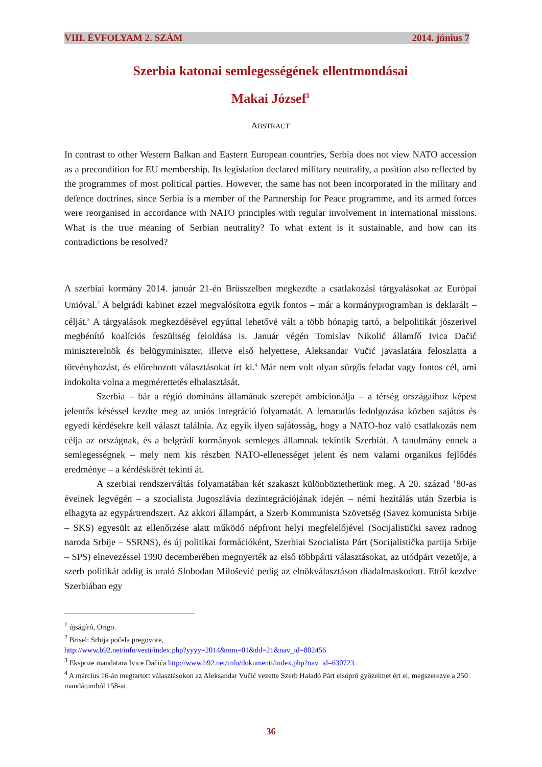VIII. ÉVFOLYAM 2. SZÁM 2014. június 7
Szerbia katonai semlegességének ellentmondásai
Makai József<sup>1</sup>
ABSTRACT
In contrast to other Western Balkan and Eastern European countries, Serbia does not view NATO accession as a precondition for EU membership. Its legislation declared military neutrality, a position also reflected by the programmes of most political parties. However, the same has not been incorporated in the military and defence doctrines, since Serbia is a member of the Partnership for Peace programme, and its armed forces were reorganised in accordance with NATO principles with regular involvement in international missions. What is the true meaning of Serbian neutrality? To what extent is it sustainable, and how can its contradictions be resolved?
A szerbiai kormány 2014. január 21-én Brüsszelben megkezdte a csatlakozási tárgyalásokat az Európai Unióval.<sup>2</sup> A belgrádi kabinet ezzel megvalósította egyik fontos – már a kormányprogramban is deklarált – célját.<sup>3</sup> A tárgyalások megkezdésével egyúttal lehetővé vált a több hónapig tartó, a belpolitikát jószerivel megbénító koalíciós feszültség feloldása is. Január végén Tomislav Nikolić államfő Ivica Dačić miniszterelnök és belügyminiszter, illetve első helyettese, Aleksandar Vučić javaslatára feloszlatta a törvényhozást, és előrehozott választásokat írt ki.<sup>4</sup> Már nem volt olyan sürgős feladat vagy fontos cél, ami indokolta volna a megmérettetés elhalasztását.
Szerbia – bár a régió domináns államának szerepét ambicionálja – a térség országaihoz képest jelentős késéssel kezdte meg az uniós integráció folyamatát. A lemaradás ledolgozása közben sajátos és egyedi kérdésekre kell választ találnia. Az egyik ilyen sajátosság, hogy a NATO-hoz való csatlakozás nem célja az országnak, és a belgrádi kormányok semleges államnak tekintik Szerbiát. A tanulmány ennek a semlegességnek – mely nem kis részben NATO-ellenességet jelent és nem valami organikus fejlődés eredménye – a kérdéskörét tekinti át.
A szerbiai rendszerváltás folyamatában két szakaszt különböztethetünk meg. A 20. század ’80-as éveinek legvégén – a szocialista Jugoszlávia dezintegrációjának idején – némi hezitálás után Szerbia is elhagyta az egypártrendszert. Az akkori állampárt, a Szerb Kommunista Szövetség (Savez komunista Srbije – SKS) egyesült az ellenőrzése alatt működő népfront helyi megfelelőjével (Socijalistički savez radnog naroda Srbije – SSRNS), és új politikai formációként, Szerbiai Szocialista Párt (Socijalistička partija Srbije – SPS) elnevezéssel 1990 decemberében megnyerték az első többpárti választásokat, az utódpárt vezetője, a szerb politikát addig is uraló Slobodan Milošević pedig az elnökválasztáson diadalmaskodott. Ettől kezdve Szerbiában egy
<sup>1</sup> újságíró, Origo.
<sup>2</sup> Brisel: Srbija počela pregovore,
http://www.b92.net/info/vesti/index.php?yyyy=2014&mm=01&dd=21&nav_id=802456
<sup>3</sup> Ekspoze mandatara Ivice Dačića http://www.b92.net/info/dokumenti/index.php?nav_id=630723
<sup>4</sup> A március 16-án megtartott választásokon az Aleksandar Vučić vezette Szerb Haladó Párt elsöprő győzelmet ért el, megszerezve a 250 mandátumból 158-at.
36